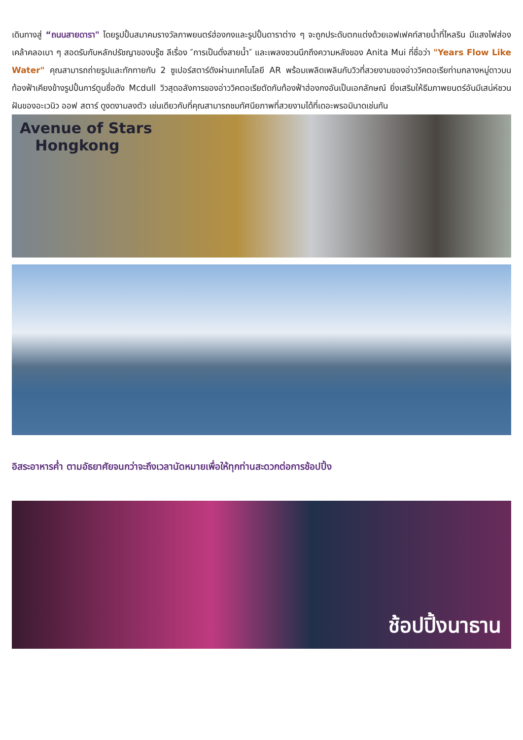เดินทางสู่ “ถนนสายดารา" โดยรูปปั้นสมาคมรางวัลภาพยนตร์ฮ่องกงและรูปปั้นดาราต่าง ๆ จะถูกประดับตกแต่งด้วยเอฟเฟคท์สายน้ำที่ไหลริน มีแสงไฟส่องเคล้าคลอเบา ๆ สอดรับกับหลักปรัชญาของบรู๊ซ ลีเรื่อง ″การเป็นดั่งสายน้ำ″ และเพลงชวนนึกถึงความหลังของ Anita Mui ที่ชื่อว่า "Years Flow Like Water" คุณสามารถถ่ายรูปและทักทายกับ 2 ซูเปอร์สตาร์ดังผ่านเทคโนโลยี AR พร้อมเพลิดเพลินกับวิวที่สวยงามของอ่าววิคตอเรียท่ามกลางหมู่ดาวบนท้องฟ้าเคียงข้างรูปปั้นการ์ตูนชื่อดัง Mcdull วิวสุดอลังการของอ่าววิคตอเรียตัดกับท้องฟ้าฮ่องกงอันเป็นเอกลักษณ์ ยิ่งเสริมให้ธีมภาพยนตร์อันมีเสน่ห์ชวนฝันของอะเวนิว ออฟ สตาร์ ดูงดงามลงตัว เช่นเดียวกับที่คุณสามารถชมทัศนียภาพที่สวยงามได้ที่เดอะพรอมินาดเช่นกัน
Avenue of Stars
Hongkong
อิสระอาหารค่ำ ตามอัธยาศัยจนกว่าจะถึงเวลานัดหมายเพื่อให้ทุกท่านสะดวกต่อการช้อปปิ้ง
ช้อปปิ้งนาธาน